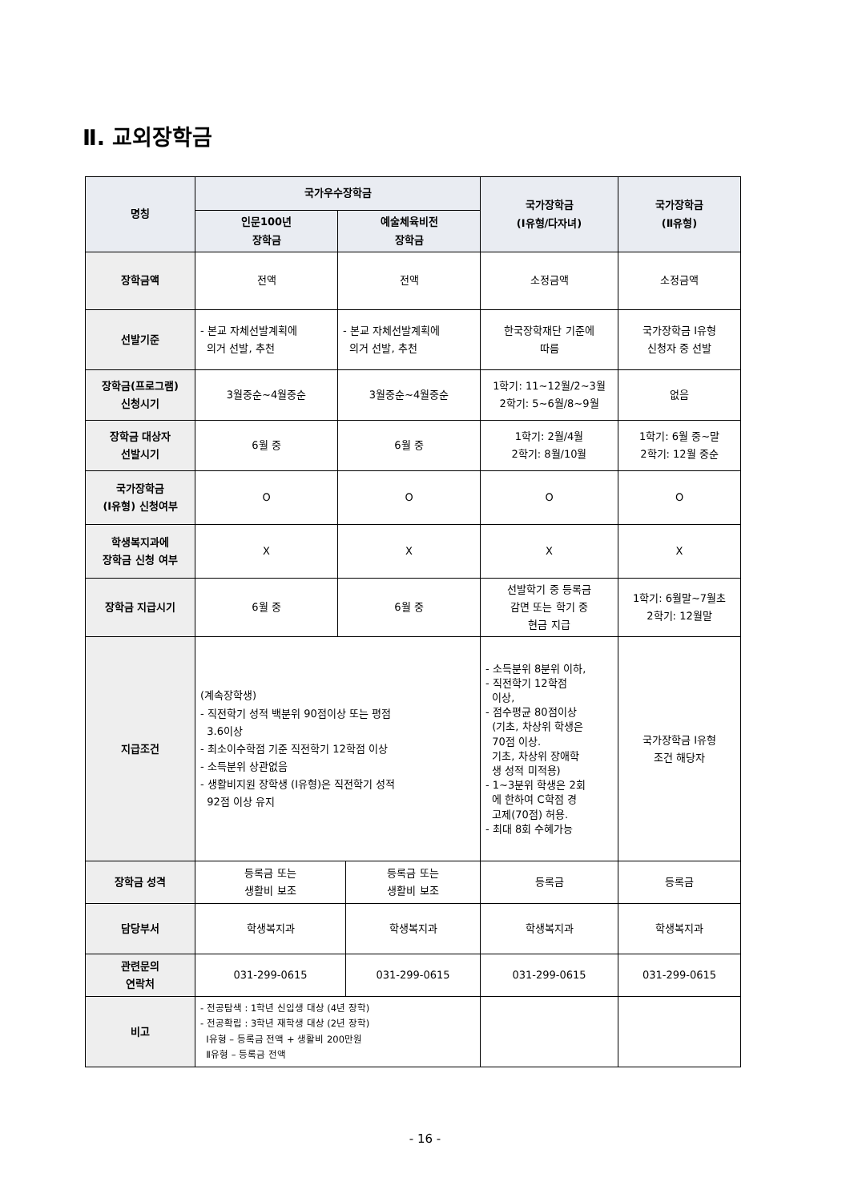Ⅱ. 교외장학금
| 명칭 | 국가우수장학금 | | | 국가장학금 (Ⅰ유형/다자녀) | 국가장학금 (Ⅱ유형) |
| --- | --- | --- | --- | --- | --- |
| | 인문100년 장학금 | 예술체육비전 장학금 | | | |
| 장학금액 | 전액 | 전액 | | 소정금액 | 소정금액 |
| 선발기준 | - 본교 자체선발계획에 의거 선발, 추천 | - 본교 자체선발계획에 의거 선발, 추천 | | 한국장학재단 기준에 따름 | 국가장학금 Ⅰ유형 신청자 중 선발 |
| 장학금(프로그램) 신청시기 | 3월중순~4월중순 | 3월중순~4월중순 | | 1학기: 11~12월/2~3월 2학기: 5~6월/8~9월 | 없음 |
| 장학금 대상자 선발시기 | 6월 중 | 6월 중 | | 1학기: 2월/4월 2학기: 8월/10월 | 1학기: 6월 중~말 2학기: 12월 중순 |
| 국가장학금 (Ⅰ유형) 신청여부 | O | O | | O | O |
| 학생복지과에 장학금 신청 여부 | X | X | | X | X |
| 장학금 지급시기 | 6월 중 | 6월 중 | | 선발학기 중 등록금 감면 또는 학기 중 현금 지급 | 1학기: 6월말~7월초 2학기: 12월말 |
| 지급조건 | (계속장학생) - 직전학기 성적 백분위 90점이상 또는 평점 3.6이상 - 최소이수학점 기준 직전학기 12학점 이상 - 소득분위 상관없음 - 생활비지원 장학생 (Ⅰ유형)은 직전학기 성적 92점 이상 유지 | | | - 소득분위 8분위 이하, - 직전학기 12학점 이상, - 점수평균 80점이상 (기초, 차상위 학생은 70점 이상. 기초, 차상위 장애학 생 성적 미적용) - 1~3분위 학생은 2회 에 한하여 C학점 경 고제(70점) 허용. - 최대 8회 수혜가능 | 국가장학금 Ⅰ유형 조건 해당자 |
| 장학금 성격 | 등록금 또는 생활비 보조 | | 등록금 또는 생활비 보조 | 등록금 | 등록금 |
| 담당부서 | 학생복지과 | | 학생복지과 | 학생복지과 | 학생복지과 |
| 관련문의 연락처 | 031-299-0615 | | 031-299-0615 | 031-299-0615 | 031-299-0615 |
| 비고 | - 전공탐색 : 1학년 신입생 대상 (4년 장학) - 전공확립 : 3학년 재학생 대상 (2년 장학) Ⅰ유형 – 등록금 전액 + 생활비 200만원 Ⅱ유형 – 등록금 전액 | | | | |
- 16 -